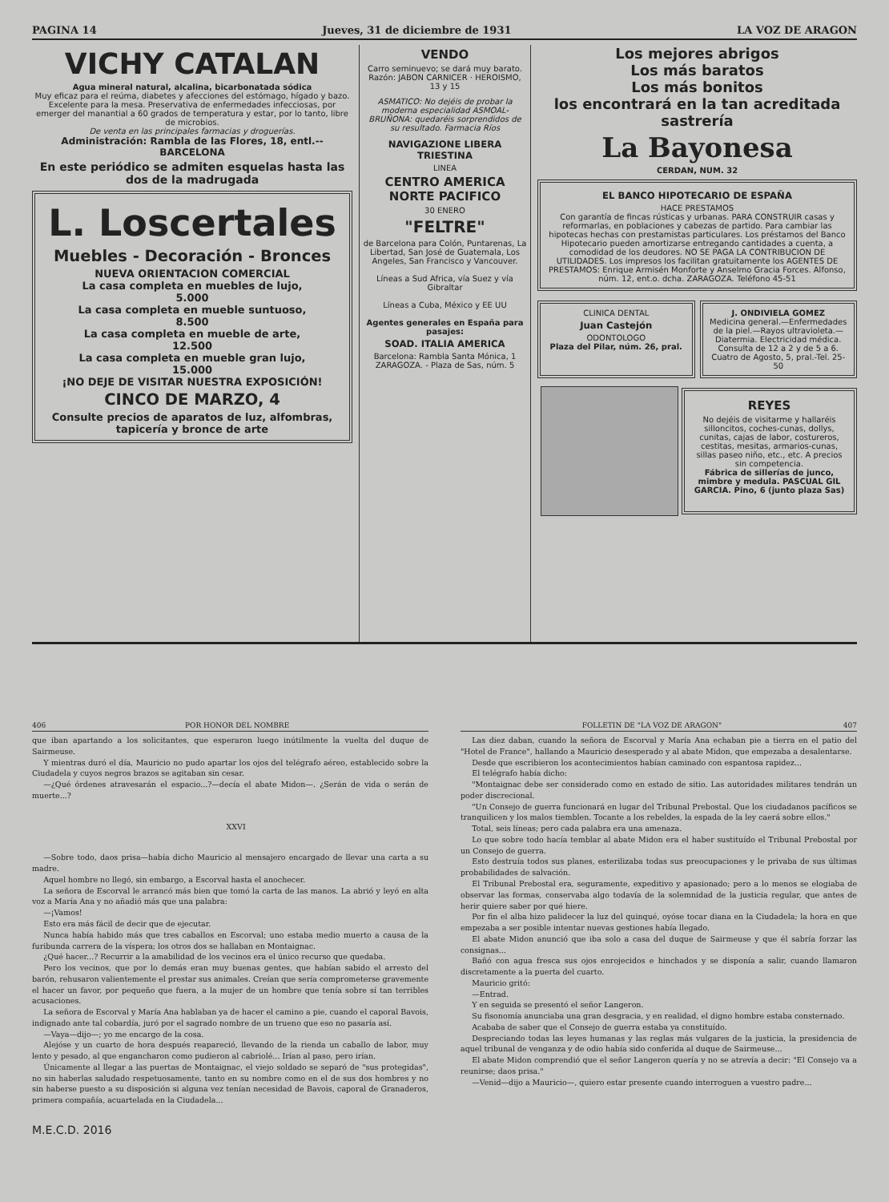PAGINA 14 Jueves, 31 de diciembre de 1931 LA VOZ DE ARAGON
VICHY CATALAN
Agua mineral natural, alcalina, bicarbonatada sódica
Muy eficaz para el reúma, diabetes y afecciones del estómago, hígado y bazo. Excelente para la mesa. Preservativa de enfermedades infecciosas, por emerger del manantial a 60 grados de temperatura y estar, por lo tanto, libre de microbios.
De venta en las principales farmacias y droguerías.
Administración: Rambla de las Flores, 18, entl.--BARCELONA
En este periódico se admiten esquelas hasta las dos de la madrugada
L. Loscertales
Muebles - Decoración - Bronces
NUEVA ORIENTACION COMERCIAL
La casa completa en muebles de lujo,
5.000
La casa completa en mueble suntuoso,
8.500
La casa completa en mueble de arte,
12.500
La casa completa en mueble gran lujo,
15.000
¡NO DEJE DE VISITAR NUESTRA EXPOSICIÓN!
CINCO DE MARZO, 4
Consulte precios de aparatos de luz, alfombras, tapicería y bronce de arte
VENDO
Carro seminuevo; se dará muy barato. Razón: JABON CARNICER · HEROISMO, 13 y 15
ASMATICO: No dejéis de probar la moderna especialidad ASMOAL-BRUÑONA: quedaréis sorprendidos de su resultado. Farmacia Ríos
NAVIGAZIONE LIBERA TRIESTINA
LINEA
CENTRO AMERICA NORTE PACIFICO
30 ENERO
"FELTRE"
de Barcelona para Colón, Puntarenas, La Libertad, San José de Guatemala, Los Angeles, San Francisco y Vancouver.
Líneas a Sud Africa, vía Suez y vía Gibraltar
Líneas a Cuba, México y EE UU
Agentes generales en España para pasajes:
SOAD. ITALIA AMERICA
Barcelona: Rambla Santa Mónica, 1
ZARAGOZA. - Plaza de Sas, núm. 5
Los mejores abrigos
Los más baratos
Los más bonitos
los encontrará en la tan acreditada sastrería
La Bayonesa
CERDAN, NUM. 32
EL BANCO HIPOTECARIO DE ESPAÑA
HACE PRESTAMOS
Con garantía de fincas rústicas y urbanas. PARA CONSTRUIR casas y reformarlas, en poblaciones y cabezas de partido. Para cambiar las hipotecas hechas con prestamistas particulares. Los préstamos del Banco Hipotecario pueden amortizarse entregando cantidades a cuenta, a comodidad de los deudores. NO SE PAGA LA CONTRIBUCION DE UTILIDADES. Los impresos los facilitan gratuitamente los AGENTES DE PRESTAMOS: Enrique Armisén Monforte y Anselmo Gracia Forces. Alfonso, núm. 12, ent.o. dcha. ZARAGOZA. Teléfono 45-51
CLINICA DENTAL
Juan Castejón
ODONTOLOGO
Plaza del Pilar, núm. 26, pral.
J. ONDIVIELA GOMEZ
Medicina general.—Enfermedades de la piel.—Rayos ultravioleta.—Diatermia. Electricidad médica. Consulta de 12 a 2 y de 5 a 6. Cuatro de Agosto, 5, pral.-Tel. 25-50
REYES
No dejéis de visitarme y hallaréis silloncitos, coches-cunas, dollys, cunitas, cajas de labor, costureros, cestitas, mesitas, armarios-cunas, sillas paseo niño, etc., etc. A precios sin competencia.
Fábrica de sillerías de junco, mimbre y medula. PASCUAL GIL GARCIA. Pino, 6 (junto plaza Sas)
406 POR HONOR DEL NOMBRE
que iban apartando a los solicitantes, que esperaron luego inútilmente la vuelta del duque de Sairmeuse.
Y mientras duró el día, Mauricio no pudo apartar los ojos del telégrafo aéreo, establecido sobre la Ciudadela y cuyos negros brazos se agitaban sin cesar.
—¿Qué órdenes atravesarán el espacio...?—decía el abate Midon—. ¿Serán de vida o serán de muerte...?
XXVI
—Sobre todo, daos prisa—había dicho Mauricio al mensajero encargado de llevar una carta a su madre.
Aquel hombre no llegó, sin embargo, a Escorval hasta el anochecer.
La señora de Escorval le arrancó más bien que tomó la carta de las manos. La abrió y leyó en alta voz a María Ana y no añadió más que una palabra:
—¡Vamos!
Esto era más fácil de decir que de ejecutar.
Nunca había habido más que tres caballos en Escorval; uno estaba medio muerto a causa de la furibunda carrera de la víspera; los otros dos se hallaban en Montaignac.
¿Qué hacer...? Recurrir a la amabilidad de los vecinos era el único recurso que quedaba.
Pero los vecinos, que por lo demás eran muy buenas gentes, que habían sabido el arresto del barón, rehusaron valientemente el prestar sus animales. Creían que sería comprometerse gravemente el hacer un favor, por pequeño que fuera, a la mujer de un hombre que tenía sobre sí tan terribles acusaciones.
La señora de Escorval y María Ana hablaban ya de hacer el camino a pie, cuando el caporal Bavois, indignado ante tal cobardía, juró por el sagrado nombre de un trueno que eso no pasaría así.
—Vaya—dijo—; yo me encargo de la cosa.
Alejóse y un cuarto de hora después reapareció, llevando de la rienda un caballo de labor, muy lento y pesado, al que engancharon como pudieron al cabriolé... Irían al paso, pero irían.
Únicamente al llegar a las puertas de Montaignac, el viejo soldado se separó de "sus protegidas", no sin haberlas saludado respetuosamente, tanto en su nombre como en el de sus dos hombres y no sin haberse puesto a su disposición si alguna vez tenían necesidad de Bavois, caporal de Granaderos, primera compañía, acuartelada en la Ciudadela...
M.E.C.D. 2016
FOLLETIN DE "LA VOZ DE ARAGON" 407
Las diez daban, cuando la señora de Escorval y María Ana echaban pie a tierra en el patio del "Hotel de France", hallando a Mauricio desesperado y al abate Midon, que empezaba a desalentarse.
Desde que escribieron los acontecimientos habían caminado con espantosa rapidez...
El telégrafo había dicho:
"Montaignac debe ser considerado como en estado de sitio. Las autoridades militares tendrán un poder discrecional.
"Un Consejo de guerra funcionará en lugar del Tribunal Prebostal. Que los ciudadanos pacíficos se tranquilicen y los malos tiemblen. Tocante a los rebeldes, la espada de la ley caerá sobre ellos."
Total, seis líneas; pero cada palabra era una amenaza.
Lo que sobre todo hacía temblar al abate Midon era el haber sustituído el Tribunal Prebostal por un Consejo de guerra.
Esto destruía todos sus planes, esterilizaba todas sus preocupaciones y le privaba de sus últimas probabilidades de salvación.
El Tribunal Prebostal era, seguramente, expeditivo y apasionado; pero a lo menos se elogiaba de observar las formas, conservaba algo todavía de la solemnidad de la justicia regular, que antes de herir quiere saber por qué hiere.
Por fin el alba hizo palidecer la luz del quinqué, oyóse tocar diana en la Ciudadela; la hora en que empezaba a ser posible intentar nuevas gestiones había llegado.
El abate Midon anunció que iba solo a casa del duque de Sairmeuse y que él sabría forzar las consignas...
Bañó con agua fresca sus ojos enrojecidos e hinchados y se disponía a salir, cuando llamaron discretamente a la puerta del cuarto.
Mauricio gritó:
—Entrad.
Y en seguida se presentó el señor Langeron.
Su fisonomía anunciaba una gran desgracia, y en realidad, el digno hombre estaba consternado.
Acababa de saber que el Consejo de guerra estaba ya constituído.
Despreciando todas las leyes humanas y las reglas más vulgares de la justicia, la presidencia de aquel tribunal de venganza y de odio había sido conferida al duque de Sairmeuse...
El abate Midon comprendió que el señor Langeron quería y no se atrevía a decir: "El Consejo va a reunirse; daos prisa."
—Venid—dijo a Mauricio—, quiero estar presente cuando interroguen a vuestro padre...